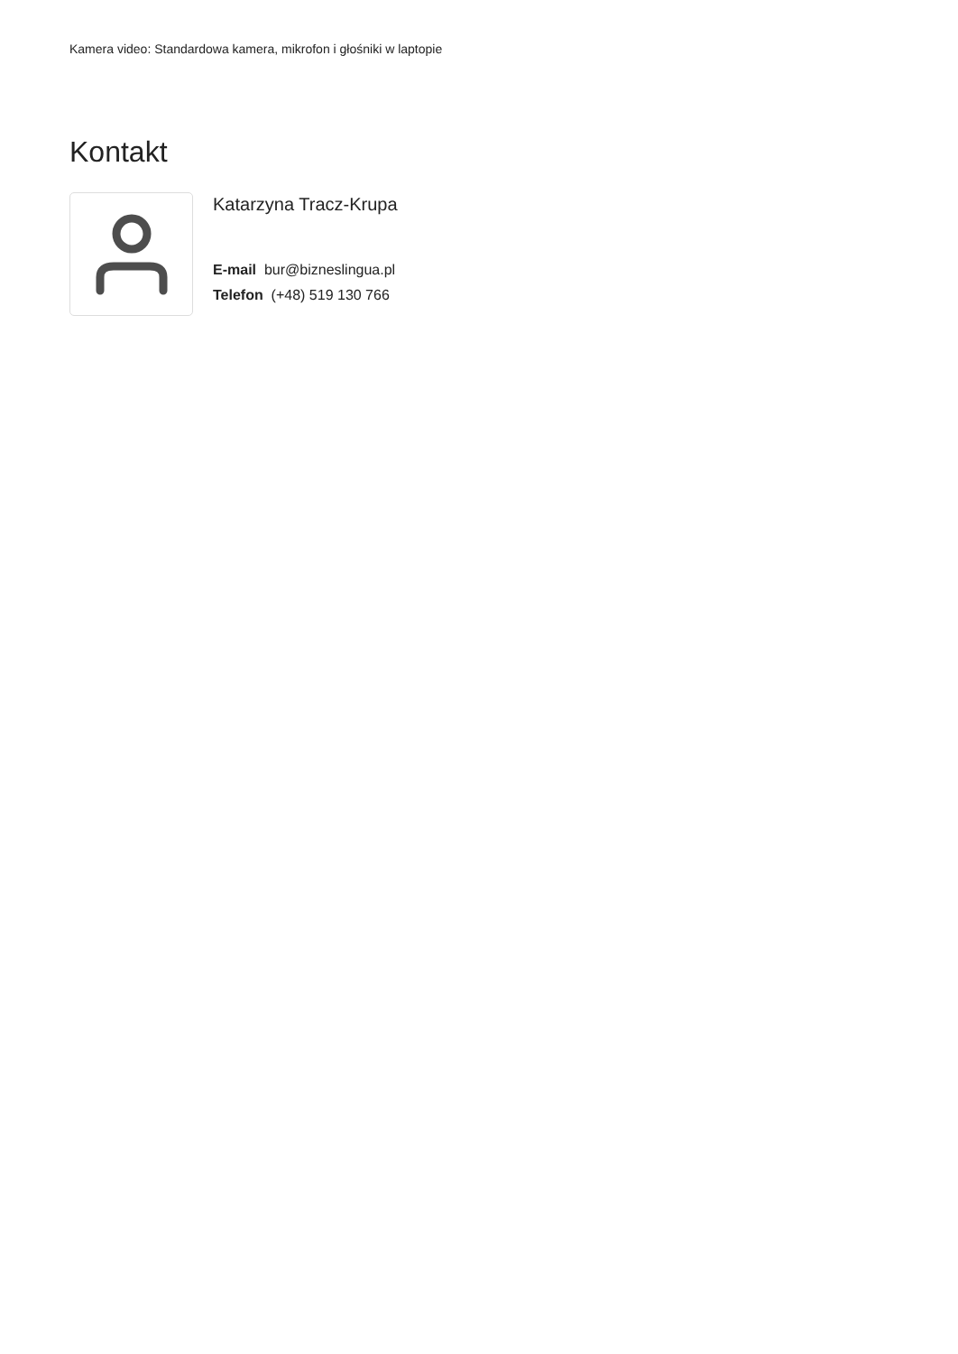Kamera video: Standardowa kamera, mikrofon i głośniki w laptopie
Kontakt
Katarzyna Tracz-Krupa
E-mail bur@bizneslingua.pl
Telefon (+48) 519 130 766